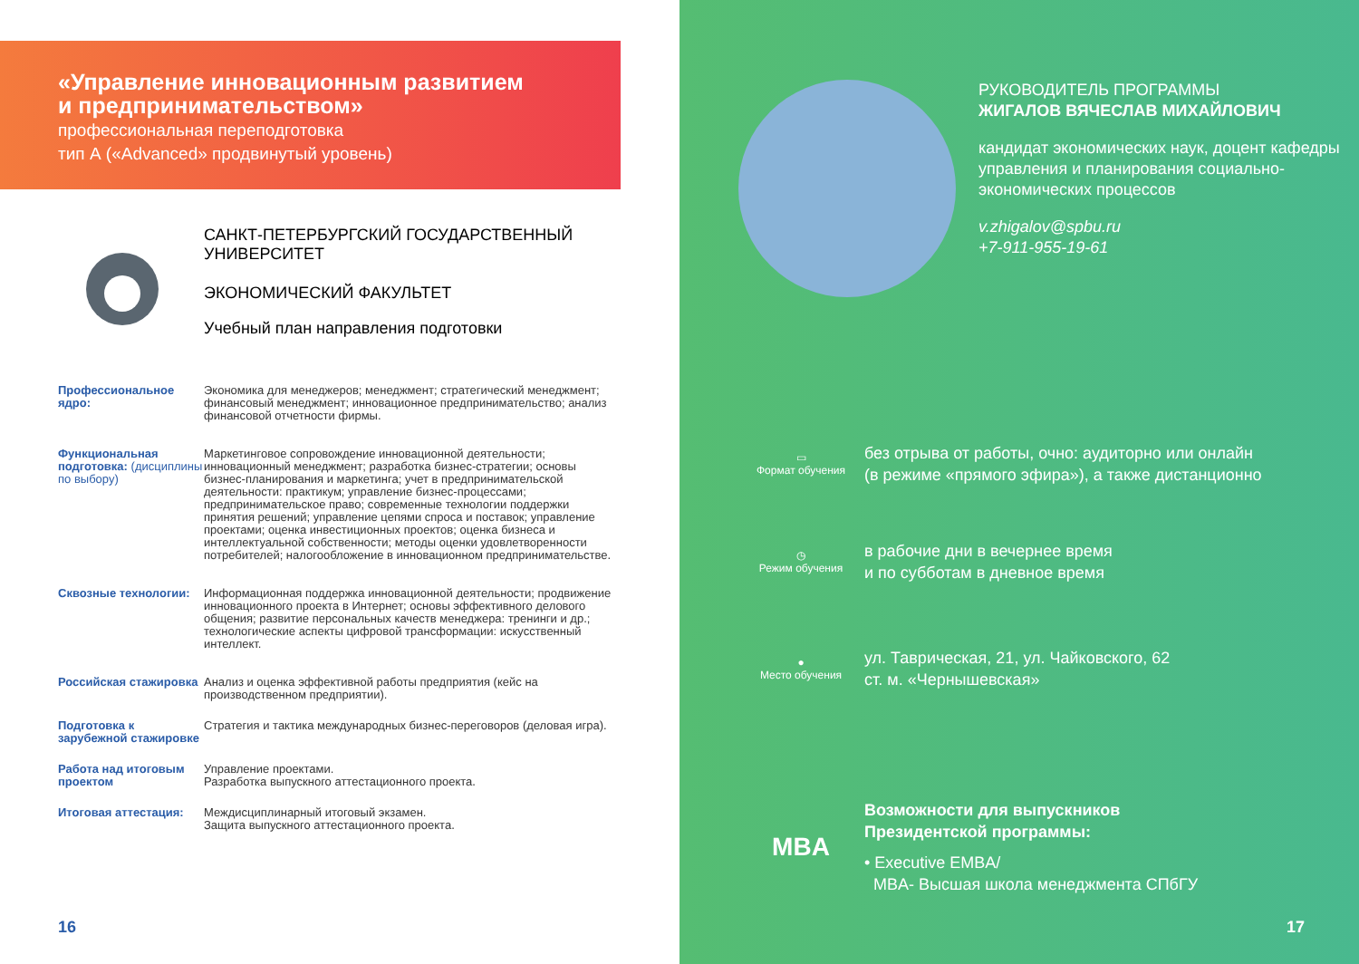«Управление инновационным развитием
и предпринимательством»
профессиональная переподготовка
тип А («Advanced» продвинутый уровень)
САНКТ-ПЕТЕРБУРГСКИЙ ГОСУДАРСТВЕННЫЙ
УНИВЕРСИТЕТ
ЭКОНОМИЧЕСКИЙ ФАКУЛЬТЕТ
Учебный план направления подготовки
Профессиональное ядро: Экономика для менеджеров; менеджмент; стратегический менеджмент; финансовый менеджмент; инновационное предпринимательство; анализ финансовой отчетности фирмы.
Функциональная подготовка: (дисциплины по выбору) Маркетинговое сопровождение инновационной деятельности; инновационный менеджмент; разработка бизнес-стратегии; основы бизнес-планирования и маркетинга; учет в предпринимательской деятельности: практикум; управление бизнес-процессами; предпринимательское право; современные технологии поддержки принятия решений; управление цепями спроса и поставок; управление проектами; оценка инвестиционных проектов; оценка бизнеса и интеллектуальной собственности; методы оценки удовлетворенности потребителей; налогообложение в инновационном предпринимательстве.
Сквозные технологии: Информационная поддержка инновационной деятельности; продвижение инновационного проекта в Интернет; основы эффективного делового общения; развитие персональных качеств менеджера: тренинги и др.; технологические аспекты цифровой трансформации: искусственный интеллект.
Российская стажировка Анализ и оценка эффективной работы предприятия (кейс на производственном предприятии).
Подготовка к зарубежной стажировке Стратегия и тактика международных бизнес-переговоров (деловая игра).
Работа над итоговым проектом Управление проектами.
Разработка выпускного аттестационного проекта.
Итоговая аттестация: Междисциплинарный итоговый экзамен.
Защита выпускного аттестационного проекта.
16
РУКОВОДИТЕЛЬ ПРОГРАММЫ
ЖИГАЛОВ ВЯЧЕСЛАВ МИХАЙЛОВИЧ
кандидат экономических наук, доцент кафедры управления и планирования социально-экономических процессов
v.zhigalov@spbu.ru
+7-911-955-19-61
▭
Формат обучения
без отрыва от работы, очно: аудиторно или онлайн
(в режиме «прямого эфира»), а также дистанционно
◷
Режим обучения
в рабочие дни в вечернее время
и по субботам в дневное время
●
Место обучения
ул. Таврическая, 21, ул. Чайковского, 62
ст. м. «Чернышевская»
MBA
Возможности для выпускников
Президентской программы:
• Executive EMBA/
MBA- Высшая школа менеджмента СПбГУ
17